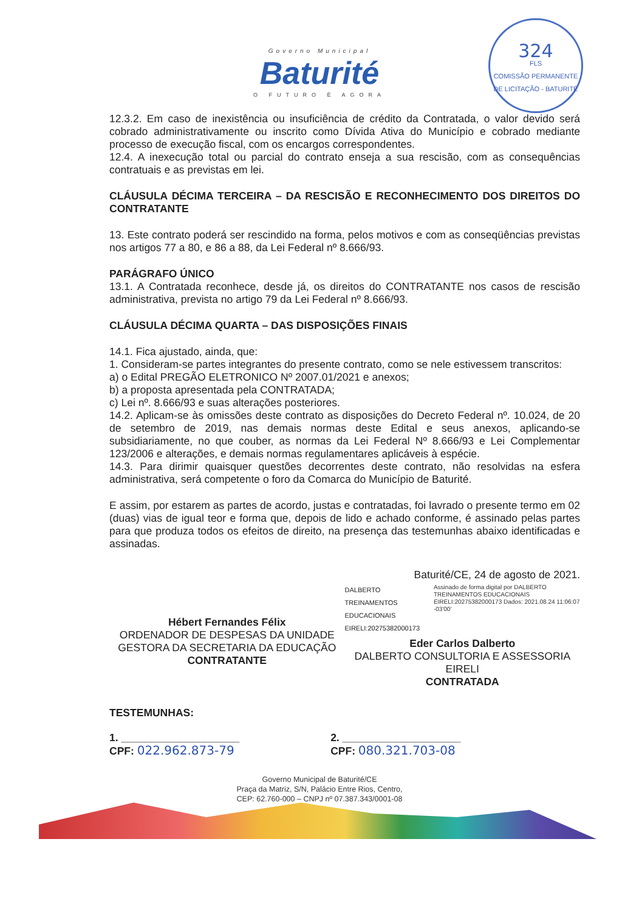Governo Municipal
Baturité
O FUTURO É AGORA
324
FLS
COMISSÃO PERMANENTE DE LICITAÇÃO - BATURITÉ
12.3.2. Em caso de inexistência ou insuficiência de crédito da Contratada, o valor devido será cobrado administrativamente ou inscrito como Dívida Ativa do Município e cobrado mediante processo de execução fiscal, com os encargos correspondentes.
12.4. A inexecução total ou parcial do contrato enseja a sua rescisão, com as consequências contratuais e as previstas em lei.
CLÁUSULA DÉCIMA TERCEIRA – DA RESCISÃO E RECONHECIMENTO DOS DIREITOS DO CONTRATANTE
13. Este contrato poderá ser rescindido na forma, pelos motivos e com as conseqüências previstas nos artigos 77 a 80, e 86 a 88, da Lei Federal nº 8.666/93.
PARÁGRAFO ÚNICO
13.1. A Contratada reconhece, desde já, os direitos do CONTRATANTE nos casos de rescisão administrativa, prevista no artigo 79 da Lei Federal nº 8.666/93.
CLÁUSULA DÉCIMA QUARTA – DAS DISPOSIÇÕES FINAIS
14.1. Fica ajustado, ainda, que:
1. Consideram-se partes integrantes do presente contrato, como se nele estivessem transcritos:
a) o Edital PREGÃO ELETRONICO Nº 2007.01/2021 e anexos;
b) a proposta apresentada pela CONTRATADA;
c) Lei nº. 8.666/93 e suas alterações posteriores.
14.2. Aplicam-se às omissões deste contrato as disposições do Decreto Federal nº. 10.024, de 20 de setembro de 2019, nas demais normas deste Edital e seus anexos, aplicando-se subsidiariamente, no que couber, as normas da Lei Federal Nº 8.666/93 e Lei Complementar 123/2006 e alterações, e demais normas regulamentares aplicáveis à espécie.
14.3. Para dirimir quaisquer questões decorrentes deste contrato, não resolvidas na esfera administrativa, será competente o foro da Comarca do Município de Baturité.
E assim, por estarem as partes de acordo, justas e contratadas, foi lavrado o presente termo em 02 (duas) vias de igual teor e forma que, depois de lido e achado conforme, é assinado pelas partes para que produza todos os efeitos de direito, na presença das testemunhas abaixo identificadas e assinadas.
Hébert Fernandes Félix
ORDENADOR DE DESPESAS DA UNIDADE GESTORA DA SECRETARIA DA EDUCAÇÃO
CONTRATANTE
Baturité/CE, 24 de agosto de 2021.
DALBERTO TREINAMENTOS EDUCACIONAIS EIRELI:20275382000173 Assinado de forma digital por DALBERTO TREINAMENTOS EDUCACIONAIS EIRELI:20275382000173 Dados: 2021.08.24 11:06:07 -03'00'
Eder Carlos Dalberto
DALBERTO CONSULTORIA E ASSESSORIA EIRELI
CONTRATADA
TESTEMUNHAS:
1. ____________________
CPF: 022.962.873-79
2. ____________________
CPF: 080.321.703-08
Governo Municipal de Baturité/CE
Praça da Matriz, S/N, Palácio Entre Rios, Centro,
CEP: 62.760-000 – CNPJ nº 07.387.343/0001-08